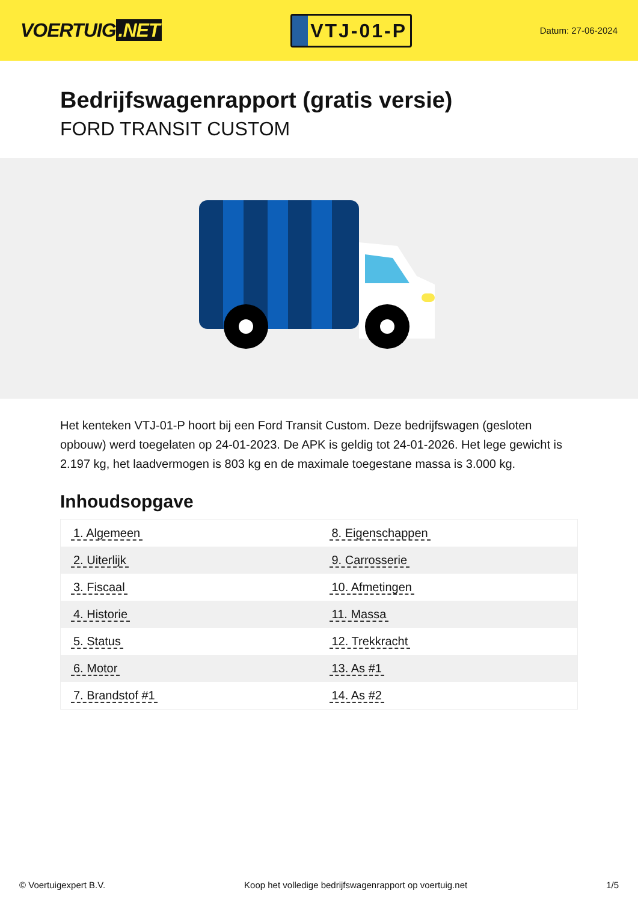VOERTUIG.NET
VTJ-01-P
Datum: 27-06-2024
Bedrijfswagenrapport (gratis versie)
FORD TRANSIT CUSTOM
Het kenteken VTJ-01-P hoort bij een Ford Transit Custom. Deze bedrijfswagen (gesloten opbouw) werd toegelaten op 24-01-2023. De APK is geldig tot 24-01-2026. Het lege gewicht is 2.197 kg, het laadvermogen is 803 kg en de maximale toegestane massa is 3.000 kg.
Inhoudsopgave
| 1. Algemeen | 8. Eigenschappen |
| 2. Uiterlijk | 9. Carrosserie |
| 3. Fiscaal | 10. Afmetingen |
| 4. Historie | 11. Massa |
| 5. Status | 12. Trekkracht |
| 6. Motor | 13. As #1 |
| 7. Brandstof #1 | 14. As #2 |
© Voertuigexpert B.V. Koop het volledige bedrijfswagenrapport op voertuig.net 1/5